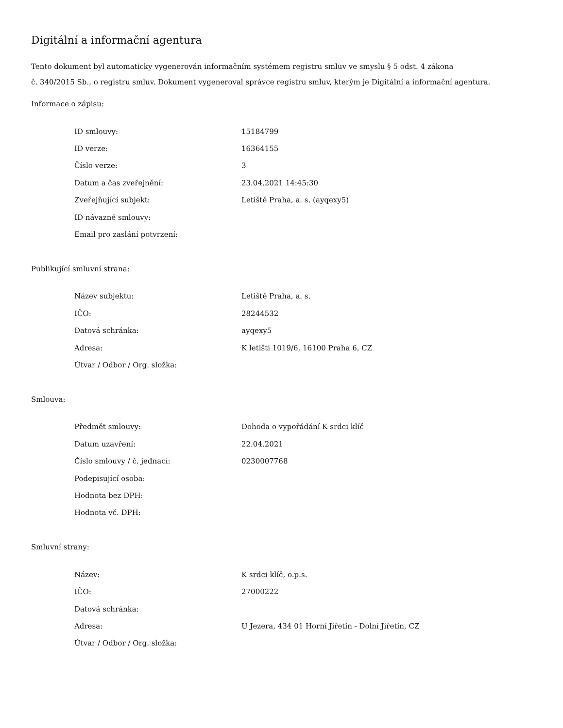Digitální a informační agentura
Tento dokument byl automaticky vygenerován informačním systémem registru smluv ve smyslu § 5 odst. 4 zákona
č. 340/2015 Sb., o registru smluv. Dokument vygeneroval správce registru smluv, kterým je Digitální a informační agentura.
Informace o zápisu:
| ID smlouvy: | 15184799 |
| ID verze: | 16364155 |
| Číslo verze: | 3 |
| Datum a čas zveřejnění: | 23.04.2021 14:45:30 |
| Zveřejňující subjekt: | Letiště Praha, a. s. (ayqexy5) |
| ID návazné smlouvy: | |
| Email pro zaslání potvrzení: | |
Publikující smluvní strana:
| Název subjektu: | Letiště Praha, a. s. |
| IČO: | 28244532 |
| Datová schránka: | ayqexy5 |
| Adresa: | K letišti 1019/6, 16100 Praha 6, CZ |
| Útvar / Odbor / Org. složka: | |
Smlouva:
| Předmět smlouvy: | Dohoda o vypořádání K srdci klíč |
| Datum uzavření: | 22.04.2021 |
| Číslo smlouvy / č. jednací: | 0230007768 |
| Podepisující osoba: | |
| Hodnota bez DPH: | |
| Hodnota vč. DPH: | |
Smluvní strany:
| Název: | K srdci klíč, o.p.s. |
| IČO: | 27000222 |
| Datová schránka: | |
| Adresa: | U Jezera, 434 01 Horní Jiřetín - Dolní Jiřetín, CZ |
| Útvar / Odbor / Org. složka: | |